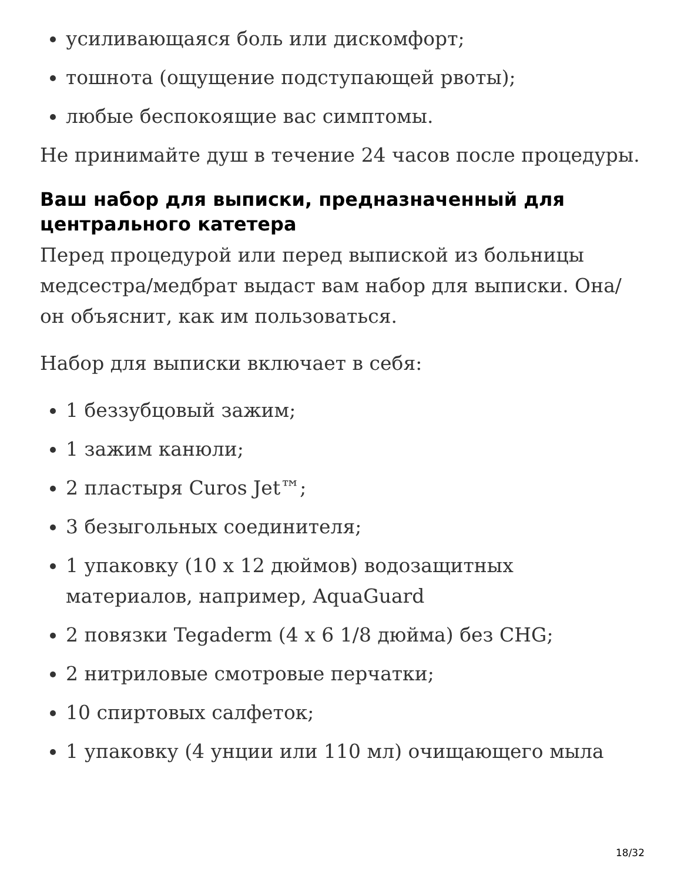усиливающаяся боль или дискомфорт;
тошнота (ощущение подступающей рвоты);
любые беспокоящие вас симптомы.
Не принимайте душ в течение 24 часов после процедуры.
Ваш набор для выписки, предназначенный для центрального катетера
Перед процедурой или перед выпиской из больницы медсестра/медбрат выдаст вам набор для выписки. Она/он объяснит, как им пользоваться.
Набор для выписки включает в себя:
1 беззубцовый зажим;
1 зажим канюли;
2 пластыря Curos Jet™;
3 безыгольных соединителя;
1 упаковку (10 x 12 дюймов) водозащитных материалов, например, AquaGuard
2 повязки Tegaderm (4 x 6 1/8 дюйма) без CHG;
2 нитриловые смотровые перчатки;
10 спиртовых салфеток;
1 упаковку (4 унции или 110 мл) очищающего мыла
18/32